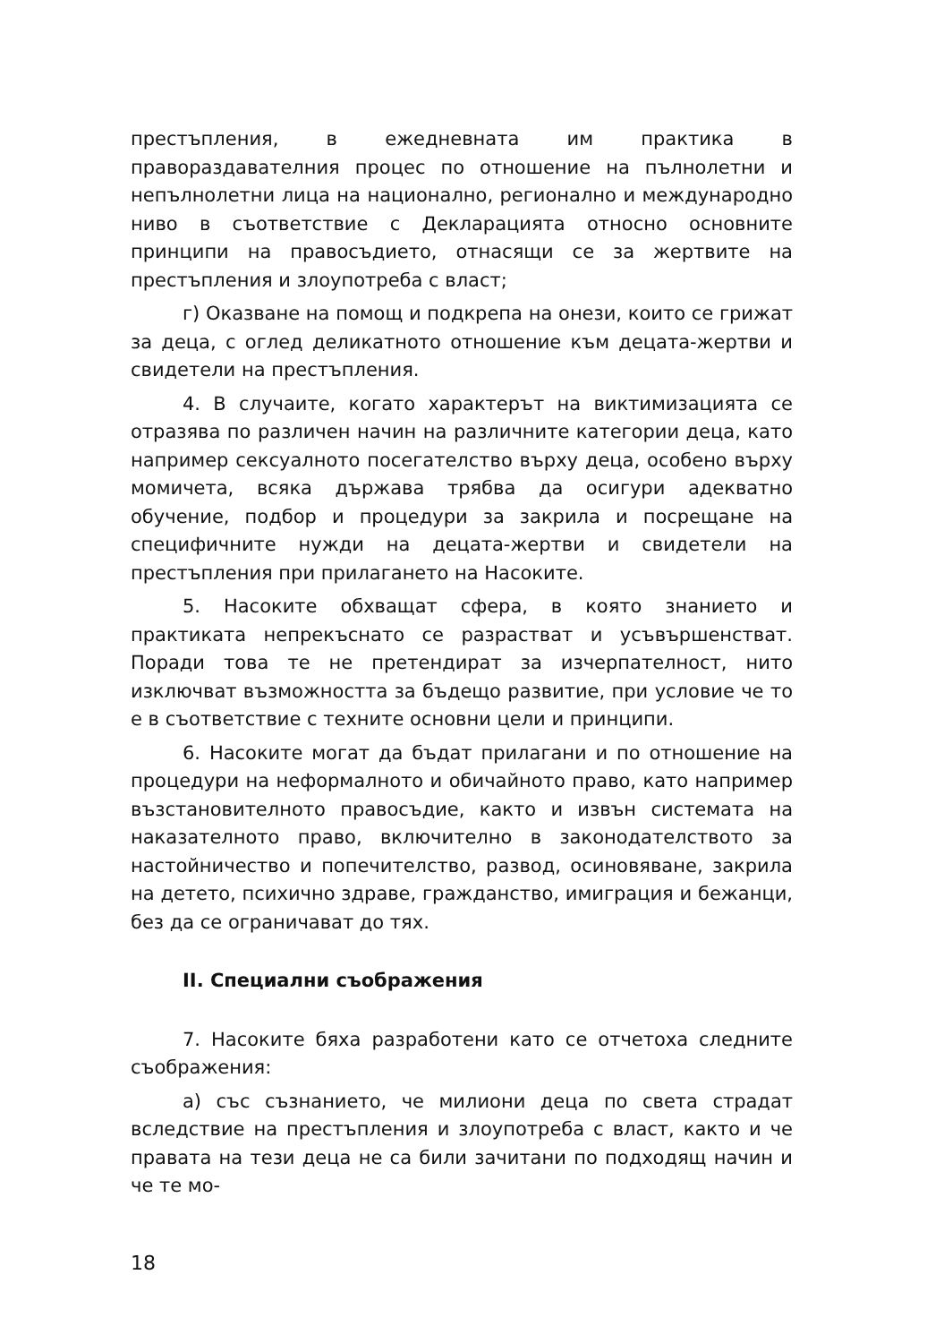престъпления, в ежедневната им практика в правораздавателния процес по отношение на пълнолетни и непълнолетни лица на национално, регионално и международно ниво в съответствие с Декларацията относно основните принципи на правосъдието, отнасящи се за жертвите на престъпления и злоупотреба с власт;
г) Оказване на помощ и подкрепа на онези, които се грижат за деца, с оглед деликатното отношение към децата-жертви и свидетели на престъпления.
4. В случаите, когато характерът на виктимизацията се отразява по различен начин на различните категории деца, като например сексуалното посегателство върху деца, особено върху момичета, всяка държава трябва да осигури адекватно обучение, подбор и процедури за закрила и посрещане на специфичните нужди на децата-жертви и свидетели на престъпления при прилагането на Насоките.
5. Насоките обхващат сфера, в която знанието и практиката непрекъснато се разрастват и усъвършенстват. Поради това те не претендират за изчерпателност, нито изключват възможността за бъдещо развитие, при условие че то е в съответствие с техните основни цели и принципи.
6. Насоките могат да бъдат прилагани и по отношение на процедури на неформалното и обичайното право, като например възстановителното правосъдие, както и извън системата на наказателното право, включително в законодателството за настойничество и попечителство, развод, осиновяване, закрила на детето, психично здраве, гражданство, имиграция и бежанци, без да се ограничават до тях.
II. Специални съображения
7. Насоките бяха разработени като се отчетоха следните съображения:
а) със съзнанието, че милиони деца по света страдат вследствие на престъпления и злоупотреба с власт, както и че правата на тези деца не са били зачитани по подходящ начин и че те мо-
18